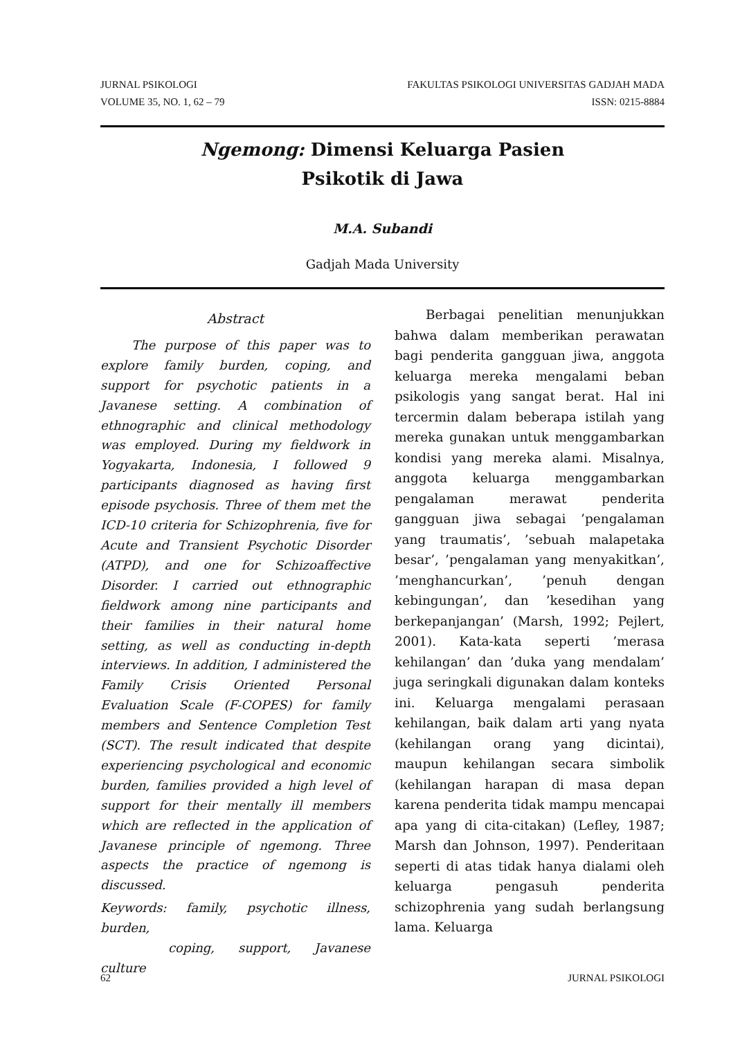JURNAL PSIKOLOGI FAKULTAS PSIKOLOGI UNIVERSITAS GADJAH MADA
VOLUME 35, NO. 1, 62 – 79 ISSN: 0215-8884
Ngemong: Dimensi Keluarga Pasien
Psikotik di Jawa
M.A. Subandi
Gadjah Mada University
Abstract
The purpose of this paper was to explore family burden, coping, and support for psychotic patients in a Javanese setting. A combination of ethnographic and clinical methodology was employed. During my fieldwork in Yogyakarta, Indonesia, I followed 9 participants diagnosed as having first episode psychosis. Three of them met the ICD-10 criteria for Schizophrenia, five for Acute and Transient Psychotic Disorder (ATPD), and one for Schizoaffective Disorder. I carried out ethnographic fieldwork among nine participants and their families in their natural home setting, as well as conducting in-depth interviews. In addition, I administered the Family Crisis Oriented Personal Evaluation Scale (F-COPES) for family members and Sentence Completion Test (SCT). The result indicated that despite experiencing psychological and economic burden, families provided a high level of support for their mentally ill members which are reflected in the application of Javanese principle of ngemong. Three aspects the practice of ngemong is discussed.
Keywords: family, psychotic illness, burden,
coping, support, Javanese culture
Berbagai penelitian menunjukkan bahwa dalam memberikan perawatan bagi penderita gangguan jiwa, anggota keluarga mereka mengalami beban psikologis yang sangat berat. Hal ini tercermin dalam beberapa istilah yang mereka gunakan untuk menggambarkan kondisi yang mereka alami. Misalnya, anggota keluarga menggambarkan pengalaman merawat penderita gangguan jiwa sebagai ’pengalaman yang traumatis’, ’sebuah malapetaka besar’, ’pengalaman yang menyakitkan’, ’menghancurkan’, ’penuh dengan kebingungan’, dan ’kesedihan yang berkepanjangan’ (Marsh, 1992; Pejlert, 2001). Kata-kata seperti ’merasa kehilangan’ dan ’duka yang mendalam’ juga seringkali digunakan dalam konteks ini. Keluarga mengalami perasaan kehilangan, baik dalam arti yang nyata (kehilangan orang yang dicintai), maupun kehilangan secara simbolik (kehilangan harapan di masa depan karena penderita tidak mampu mencapai apa yang di cita-citakan) (Lefley, 1987; Marsh dan Johnson, 1997). Penderitaan seperti di atas tidak hanya dialami oleh keluarga pengasuh penderita schizophrenia yang sudah berlangsung lama. Keluarga
62 JURNAL PSIKOLOGI